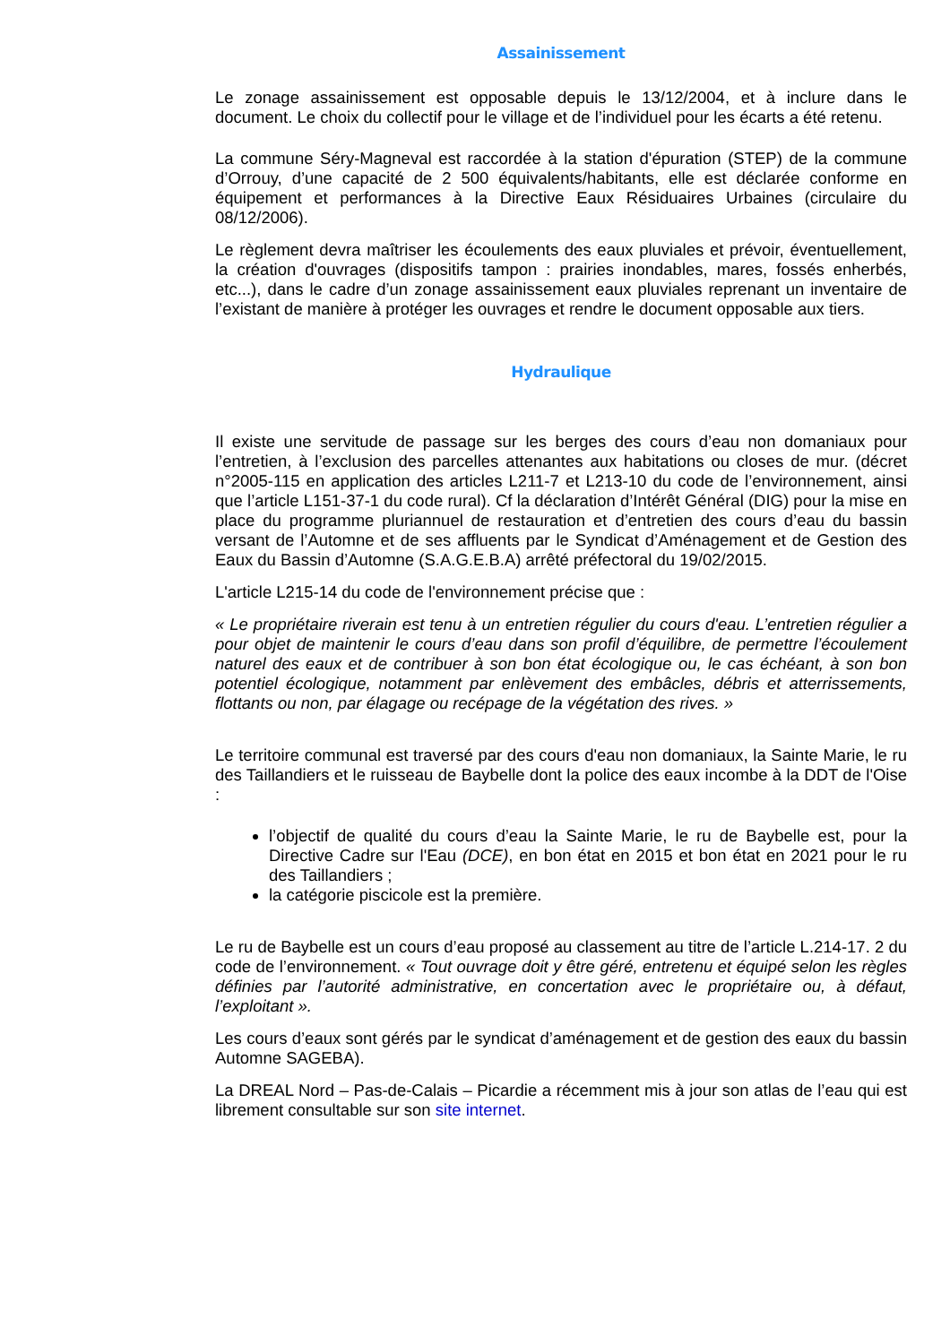Assainissement
Le zonage assainissement est opposable depuis le 13/12/2004, et à inclure dans le document. Le choix du collectif pour le village et de l’individuel pour les écarts a été retenu.
La commune Séry-Magneval est raccordée à la station d'épuration (STEP) de la commune d’Orrouy, d’une capacité de 2 500 équivalents/habitants, elle est déclarée conforme en équipement et performances à la Directive Eaux Résiduaires Urbaines (circulaire du 08/12/2006).
Le règlement devra maîtriser les écoulements des eaux pluviales et prévoir, éventuellement, la création d'ouvrages (dispositifs tampon : prairies inondables, mares, fossés enherbés, etc...), dans le cadre d’un zonage assainissement eaux pluviales reprenant un inventaire de l’existant de manière à protéger les ouvrages et rendre le document opposable aux tiers.
Hydraulique
Il existe une servitude de passage sur les berges des cours d’eau non domaniaux pour l’entretien, à l’exclusion des parcelles attenantes aux habitations ou closes de mur. (décret n°2005-115 en application des articles L211-7 et L213-10 du code de l’environnement, ainsi que l’article L151-37-1 du code rural). Cf la déclaration d’Intérêt Général (DIG) pour la mise en place du programme pluriannuel de restauration et d’entretien des cours d’eau du bassin versant de l’Automne et de ses affluents par le Syndicat d’Aménagement et de Gestion des Eaux du Bassin d’Automne (S.A.G.E.B.A) arrêté préfectoral du 19/02/2015.
L'article L215-14 du code de l'environnement précise que :
« Le propriétaire riverain est tenu à un entretien régulier du cours d'eau. L’entretien régulier a pour objet de maintenir le cours d’eau dans son profil d’équilibre, de permettre l’écoulement naturel des eaux et de contribuer à son bon état écologique ou, le cas échéant, à son bon potentiel écologique, notamment par enlèvement des embâcles, débris et atterrissements, flottants ou non, par élagage ou recépage de la végétation des rives. »
Le territoire communal est traversé par des cours d'eau non domaniaux, la Sainte Marie, le ru des Taillandiers et le ruisseau de Baybelle dont la police des eaux incombe à la DDT de l'Oise :
l’objectif de qualité du cours d’eau la Sainte Marie, le ru de Baybelle est, pour la Directive Cadre sur l'Eau (DCE), en bon état en 2015 et bon état en 2021 pour le ru des Taillandiers ;
la catégorie piscicole est la première.
Le ru de Baybelle est un cours d’eau proposé au classement au titre de l’article L.214-17. 2 du code de l’environnement. « Tout ouvrage doit y être géré, entretenu et équipé selon les règles définies par l’autorité administrative, en concertation avec le propriétaire ou, à défaut, l’exploitant ».
Les cours d’eaux sont gérés par le syndicat d’aménagement et de gestion des eaux du bassin Automne SAGEBA).
La DREAL Nord – Pas-de-Calais – Picardie a récemment mis à jour son atlas de l’eau qui est librement consultable sur son site internet.